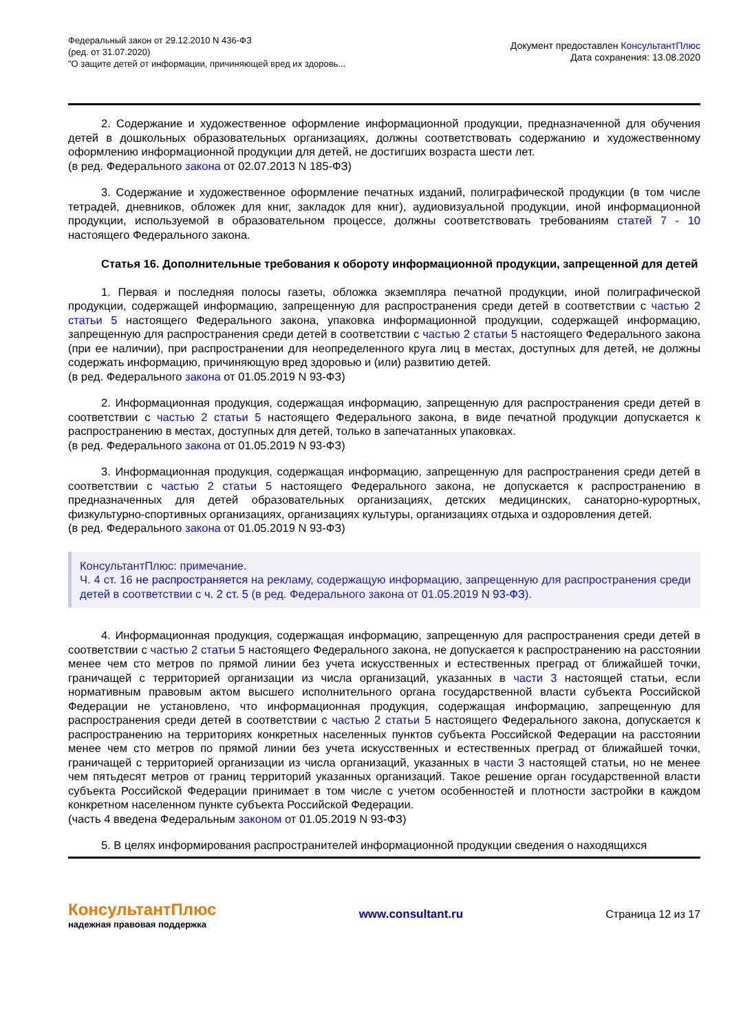Федеральный закон от 29.12.2010 N 436-ФЗ
(ред. от 31.07.2020)
"О защите детей от информации, причиняющей вред их здоровь...
Документ предоставлен КонсультантПлюс
Дата сохранения: 13.08.2020
2. Содержание и художественное оформление информационной продукции, предназначенной для обучения детей в дошкольных образовательных организациях, должны соответствовать содержанию и художественному оформлению информационной продукции для детей, не достигших возраста шести лет.
(в ред. Федерального закона от 02.07.2013 N 185-ФЗ)
3. Содержание и художественное оформление печатных изданий, полиграфической продукции (в том числе тетрадей, дневников, обложек для книг, закладок для книг), аудиовизуальной продукции, иной информационной продукции, используемой в образовательном процессе, должны соответствовать требованиям статей 7 - 10 настоящего Федерального закона.
Статья 16. Дополнительные требования к обороту информационной продукции, запрещенной для детей
1. Первая и последняя полосы газеты, обложка экземпляра печатной продукции, иной полиграфической продукции, содержащей информацию, запрещенную для распространения среди детей в соответствии с частью 2 статьи 5 настоящего Федерального закона, упаковка информационной продукции, содержащей информацию, запрещенную для распространения среди детей в соответствии с частью 2 статьи 5 настоящего Федерального закона (при ее наличии), при распространении для неопределенного круга лиц в местах, доступных для детей, не должны содержать информацию, причиняющую вред здоровью и (или) развитию детей.
(в ред. Федерального закона от 01.05.2019 N 93-ФЗ)
2. Информационная продукция, содержащая информацию, запрещенную для распространения среди детей в соответствии с частью 2 статьи 5 настоящего Федерального закона, в виде печатной продукции допускается к распространению в местах, доступных для детей, только в запечатанных упаковках.
(в ред. Федерального закона от 01.05.2019 N 93-ФЗ)
3. Информационная продукция, содержащая информацию, запрещенную для распространения среди детей в соответствии с частью 2 статьи 5 настоящего Федерального закона, не допускается к распространению в предназначенных для детей образовательных организациях, детских медицинских, санаторно-курортных, физкультурно-спортивных организациях, организациях культуры, организациях отдыха и оздоровления детей.
(в ред. Федерального закона от 01.05.2019 N 93-ФЗ)
КонсультантПлюс: примечание.
Ч. 4 ст. 16 не распространяется на рекламу, содержащую информацию, запрещенную для распространения среди детей в соответствии с ч. 2 ст. 5 (в ред. Федерального закона от 01.05.2019 N 93-ФЗ).
4. Информационная продукция, содержащая информацию, запрещенную для распространения среди детей в соответствии с частью 2 статьи 5 настоящего Федерального закона, не допускается к распространению на расстоянии менее чем сто метров по прямой линии без учета искусственных и естественных преград от ближайшей точки, граничащей с территорией организации из числа организаций, указанных в части 3 настоящей статьи, если нормативным правовым актом высшего исполнительного органа государственной власти субъекта Российской Федерации не установлено, что информационная продукция, содержащая информацию, запрещенную для распространения среди детей в соответствии с частью 2 статьи 5 настоящего Федерального закона, допускается к распространению на территориях конкретных населенных пунктов субъекта Российской Федерации на расстоянии менее чем сто метров по прямой линии без учета искусственных и естественных преград от ближайшей точки, граничащей с территорией организации из числа организаций, указанных в части 3 настоящей статьи, но не менее чем пятьдесят метров от границ территорий указанных организаций. Такое решение орган государственной власти субъекта Российской Федерации принимает в том числе с учетом особенностей и плотности застройки в каждом конкретном населенном пункте субъекта Российской Федерации.
(часть 4 введена Федеральным законом от 01.05.2019 N 93-ФЗ)
5. В целях информирования распространителей информационной продукции сведения о находящихся
КонсультантПлюс
надежная правовая поддержка
www.consultant.ru Страница 12 из 17